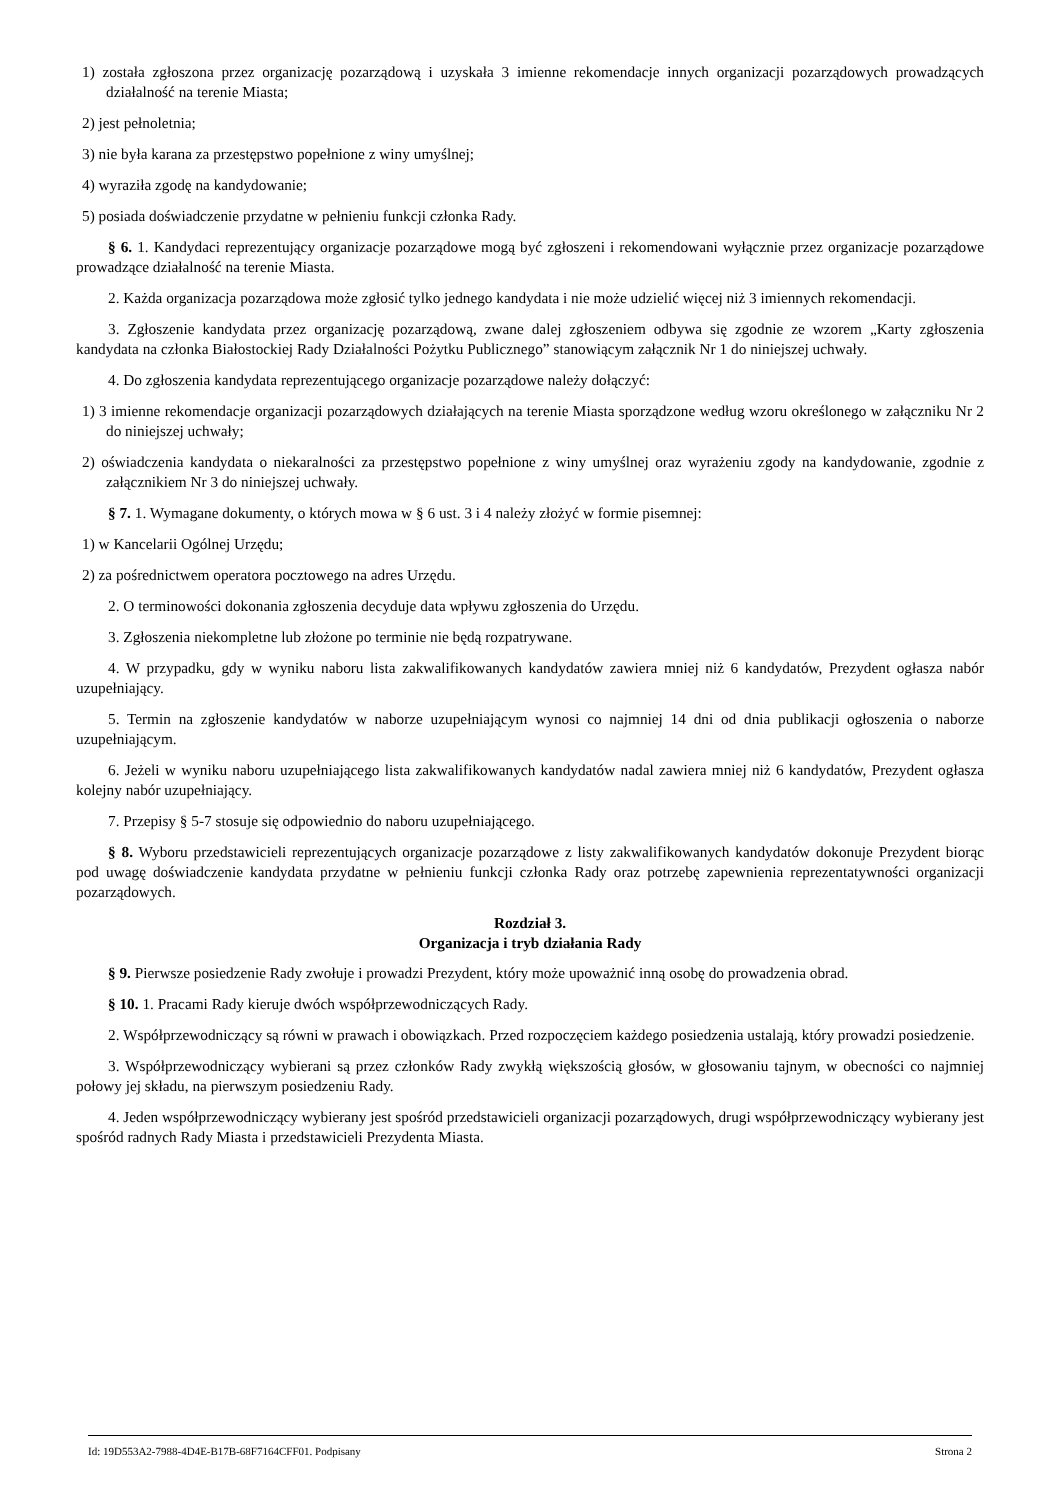1) została zgłoszona przez organizację pozarządową i uzyskała 3 imienne rekomendacje innych organizacji pozarządowych prowadzących działalność na terenie Miasta;
2) jest pełnoletnia;
3) nie była karana za przestępstwo popełnione z winy umyślnej;
4) wyraziła zgodę na kandydowanie;
5) posiada doświadczenie przydatne w pełnieniu funkcji członka Rady.
§ 6. 1. Kandydaci reprezentujący organizacje pozarządowe mogą być zgłoszeni i rekomendowani wyłącznie przez organizacje pozarządowe prowadzące działalność na terenie Miasta.
2. Każda organizacja pozarządowa może zgłosić tylko jednego kandydata i nie może udzielić więcej niż 3 imiennych rekomendacji.
3. Zgłoszenie kandydata przez organizację pozarządową, zwane dalej zgłoszeniem odbywa się zgodnie ze wzorem „Karty zgłoszenia kandydata na członka Białostockiej Rady Działalności Pożytku Publicznego” stanowiącym załącznik Nr 1 do niniejszej uchwały.
4. Do zgłoszenia kandydata reprezentującego organizacje pozarządowe należy dołączyć:
1) 3 imienne rekomendacje organizacji pozarządowych działających na terenie Miasta sporządzone według wzoru określonego w załączniku Nr 2 do niniejszej uchwały;
2) oświadczenia kandydata o niekaralności za przestępstwo popełnione z winy umyślnej oraz wyrażeniu zgody na kandydowanie, zgodnie z załącznikiem Nr 3 do niniejszej uchwały.
§ 7. 1. Wymagane dokumenty, o których mowa w § 6 ust. 3 i 4 należy złożyć w formie pisemnej:
1) w Kancelarii Ogólnej Urzędu;
2) za pośrednictwem operatora pocztowego na adres Urzędu.
2. O terminowości dokonania zgłoszenia decyduje data wpływu zgłoszenia do Urzędu.
3. Zgłoszenia niekompletne lub złożone po terminie nie będą rozpatrywane.
4. W przypadku, gdy w wyniku naboru lista zakwalifikowanych kandydatów zawiera mniej niż 6 kandydatów, Prezydent ogłasza nabór uzupełniający.
5. Termin na zgłoszenie kandydatów w naborze uzupełniającym wynosi co najmniej 14 dni od dnia publikacji ogłoszenia o naborze uzupełniającym.
6. Jeżeli w wyniku naboru uzupełniającego lista zakwalifikowanych kandydatów nadal zawiera mniej niż 6 kandydatów, Prezydent ogłasza kolejny nabór uzupełniający.
7. Przepisy § 5-7 stosuje się odpowiednio do naboru uzupełniającego.
§ 8. Wyboru przedstawicieli reprezentujących organizacje pozarządowe z listy zakwalifikowanych kandydatów dokonuje Prezydent biorąc pod uwagę doświadczenie kandydata przydatne w pełnieniu funkcji członka Rady oraz potrzebę zapewnienia reprezentatywności organizacji pozarządowych.
Rozdział 3.
Organizacja i tryb działania Rady
§ 9. Pierwsze posiedzenie Rady zwołuje i prowadzi Prezydent, który może upoważnić inną osobę do prowadzenia obrad.
§ 10. 1. Pracami Rady kieruje dwóch współprzewodniczących Rady.
2. Współprzewodniczący są równi w prawach i obowiązkach. Przed rozpoczęciem każdego posiedzenia ustalają, który prowadzi posiedzenie.
3. Współprzewodniczący wybierani są przez członków Rady zwykłą większością głosów, w głosowaniu tajnym, w obecności co najmniej połowy jej składu, na pierwszym posiedzeniu Rady.
4. Jeden współprzewodniczący wybierany jest spośród przedstawicieli organizacji pozarządowych, drugi współprzewodniczący wybierany jest spośród radnych Rady Miasta i przedstawicieli Prezydenta Miasta.
Id: 19D553A2-7988-4D4E-B17B-68F7164CFF01. Podpisany Strona 2